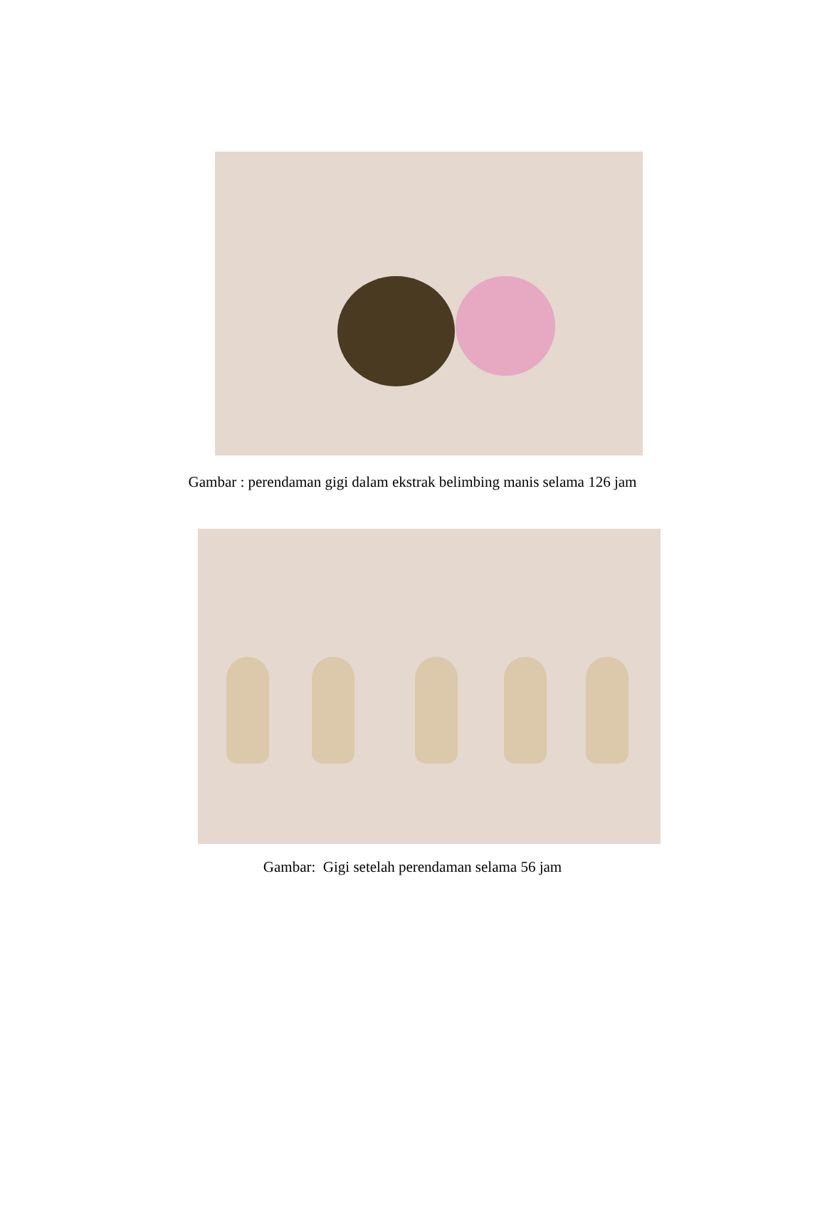Gambar : perendaman gigi dalam ekstrak belimbing manis selama 126 jam
Gambar: Gigi setelah perendaman selama 56 jam